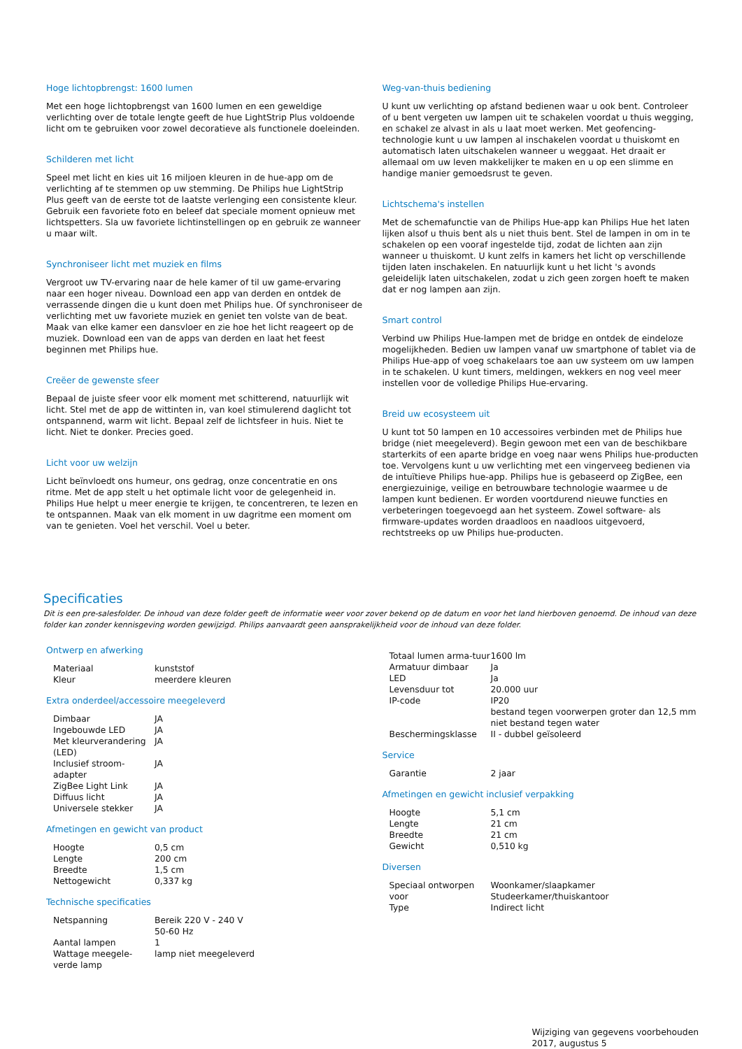Hoge lichtopbrengst: 1600 lumen
Met een hoge lichtopbrengst van 1600 lumen en een geweldige verlichting over de totale lengte geeft de hue LightStrip Plus voldoende licht om te gebruiken voor zowel decoratieve als functionele doeleinden.
Schilderen met licht
Speel met licht en kies uit 16 miljoen kleuren in de hue-app om de verlichting af te stemmen op uw stemming. De Philips hue LightStrip Plus geeft van de eerste tot de laatste verlenging een consistente kleur. Gebruik een favoriete foto en beleef dat speciale moment opnieuw met lichtspetters. Sla uw favoriete lichtinstellingen op en gebruik ze wanneer u maar wilt.
Synchroniseer licht met muziek en films
Vergroot uw TV-ervaring naar de hele kamer of til uw game-ervaring naar een hoger niveau. Download een app van derden en ontdek de verrassende dingen die u kunt doen met Philips hue. Of synchroniseer de verlichting met uw favoriete muziek en geniet ten volste van de beat. Maak van elke kamer een dansvloer en zie hoe het licht reageert op de muziek. Download een van de apps van derden en laat het feest beginnen met Philips hue.
Creëer de gewenste sfeer
Bepaal de juiste sfeer voor elk moment met schitterend, natuurlijk wit licht. Stel met de app de wittinten in, van koel stimulerend daglicht tot ontspannend, warm wit licht. Bepaal zelf de lichtsfeer in huis. Niet te licht. Niet te donker. Precies goed.
Licht voor uw welzijn
Licht beïnvloedt ons humeur, ons gedrag, onze concentratie en ons ritme. Met de app stelt u het optimale licht voor de gelegenheid in. Philips Hue helpt u meer energie te krijgen, te concentreren, te lezen en te ontspannen. Maak van elk moment in uw dagritme een moment om van te genieten. Voel het verschil. Voel u beter.
Weg-van-thuis bediening
U kunt uw verlichting op afstand bedienen waar u ook bent. Controleer of u bent vergeten uw lampen uit te schakelen voordat u thuis wegging, en schakel ze alvast in als u laat moet werken. Met geofencing-technologie kunt u uw lampen al inschakelen voordat u thuiskomt en automatisch laten uitschakelen wanneer u weggaat. Het draait er allemaal om uw leven makkelijker te maken en u op een slimme en handige manier gemoedsrust te geven.
Lichtschema's instellen
Met de schemafunctie van de Philips Hue-app kan Philips Hue het laten lijken alsof u thuis bent als u niet thuis bent. Stel de lampen in om in te schakelen op een vooraf ingestelde tijd, zodat de lichten aan zijn wanneer u thuiskomt. U kunt zelfs in kamers het licht op verschillende tijden laten inschakelen. En natuurlijk kunt u het licht 's avonds geleidelijk laten uitschakelen, zodat u zich geen zorgen hoeft te maken dat er nog lampen aan zijn.
Smart control
Verbind uw Philips Hue-lampen met de bridge en ontdek de eindeloze mogelijkheden. Bedien uw lampen vanaf uw smartphone of tablet via de Philips Hue-app of voeg schakelaars toe aan uw systeem om uw lampen in te schakelen. U kunt timers, meldingen, wekkers en nog veel meer instellen voor de volledige Philips Hue-ervaring.
Breid uw ecosysteem uit
U kunt tot 50 lampen en 10 accessoires verbinden met de Philips hue bridge (niet meegeleverd). Begin gewoon met een van de beschikbare starterkits of een aparte bridge en voeg naar wens Philips hue-producten toe. Vervolgens kunt u uw verlichting met een vingerveeg bedienen via de intuïtieve Philips hue-app. Philips hue is gebaseerd op ZigBee, een energiezuinige, veilige en betrouwbare technologie waarmee u de lampen kunt bedienen. Er worden voortdurend nieuwe functies en verbeteringen toegevoegd aan het systeem. Zowel software- als firmware-updates worden draadloos en naadloos uitgevoerd, rechtstreeks op uw Philips hue-producten.
Specificaties
Dit is een pre-salesfolder. De inhoud van deze folder geeft de informatie weer voor zover bekend op de datum en voor het land hierboven genoemd. De inhoud van deze folder kan zonder kennisgeving worden gewijzigd. Philips aanvaardt geen aansprakelijkheid voor de inhoud van deze folder.
Ontwerp en afwerking
| Materiaal | kunststof |
| Kleur | meerdere kleuren |
Extra onderdeel/accessoire meegeleverd
| Dimbaar | JA |
| Ingebouwde LED | JA |
| Met kleurverandering (LED) | JA |
| Inclusief stroom-adapter | JA |
| ZigBee Light Link | JA |
| Diffuus licht | JA |
| Universele stekker | JA |
Afmetingen en gewicht van product
| Hoogte | 0,5 cm |
| Lengte | 200 cm |
| Breedte | 1,5 cm |
| Nettogewicht | 0,337 kg |
Technische specificaties
| Netspanning | Bereik 220 V - 240 V 50-60 Hz |
| Aantal lampen | 1 |
| Wattage meegele-verde lamp | lamp niet meegeleverd |
| Totaal lumen arma-tuur | 1600 lm |
| Armatuur dimbaar | Ja |
| LED | Ja |
| Levensduur tot | 20.000 uur |
| IP-code | IP20 bestand tegen voorwerpen groter dan 12,5 mm niet bestand tegen water |
| Beschermingsklasse | II - dubbel geïsoleerd |
Service
| Garantie | 2 jaar |
Afmetingen en gewicht inclusief verpakking
| Hoogte | 5,1 cm |
| Lengte | 21 cm |
| Breedte | 21 cm |
| Gewicht | 0,510 kg |
Diversen
| Speciaal ontworpen voor | Woonkamer/slaapkamer Studeerkamer/thuiskantoor |
| Type | Indirect licht |
Wijziging van gegevens voorbehouden
2017, augustus 5